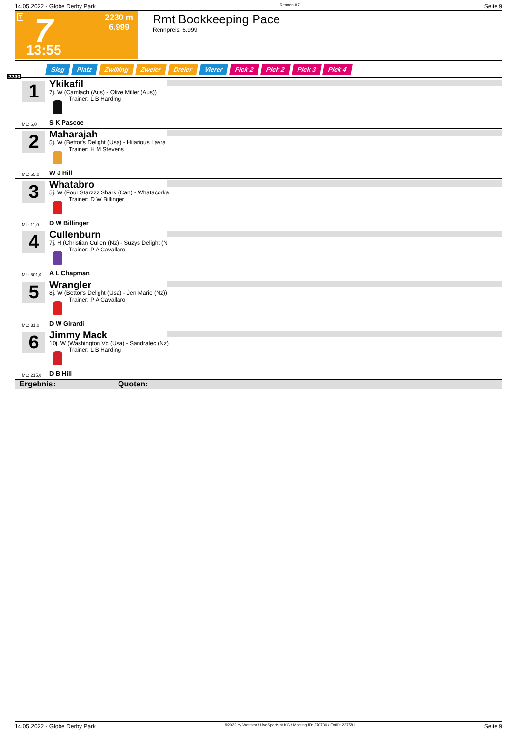14.05.2022 - Globe Derby Park Rennen # 7 Seite 9
T 7
2230 m
6.999
13:55
Rmt Bookkeeping Pace
Rennpreis: 6.999
Sieg Platz Zwilling Zweier Dreier Vierer Pick 2 Pick 2 Pick 3 Pick 4
2230
1 Ykikafil
7j. W (Camlach (Aus) - Olive Miller (Aus))
Trainer: L B Harding
ML: 6,0 S K Pascoe
2 Maharajah
5j. W (Bettor's Delight (Usa) - Hilarious Lavra
Trainer: H M Stevens
ML: 65,0 W J Hill
3 Whatabro
5j. W (Four Starzzz Shark (Can) - Whatacorka
Trainer: D W Billinger
ML: 11,0 D W Billinger
4 Cullenburn
7j. H (Christian Cullen (Nz) - Suzys Delight (N
Trainer: P A Cavallaro
ML: 501,0 A L Chapman
5 Wrangler
8j. W (Bettor's Delight (Usa) - Jen Marie (Nz))
Trainer: P A Cavallaro
ML: 31,0 D W Girardi
6 Jimmy Mack
10j. W (Washington Vc (Usa) - Sandralec (Nz)
Trainer: L B Harding
ML: 215,0 D B Hill
Ergebnis: Quoten:
14.05.2022 - Globe Derby Park ©2022 by Wettstar / LiveSports.at KG / Meeting ID: 270730 / ExtID: 227581 Seite 9